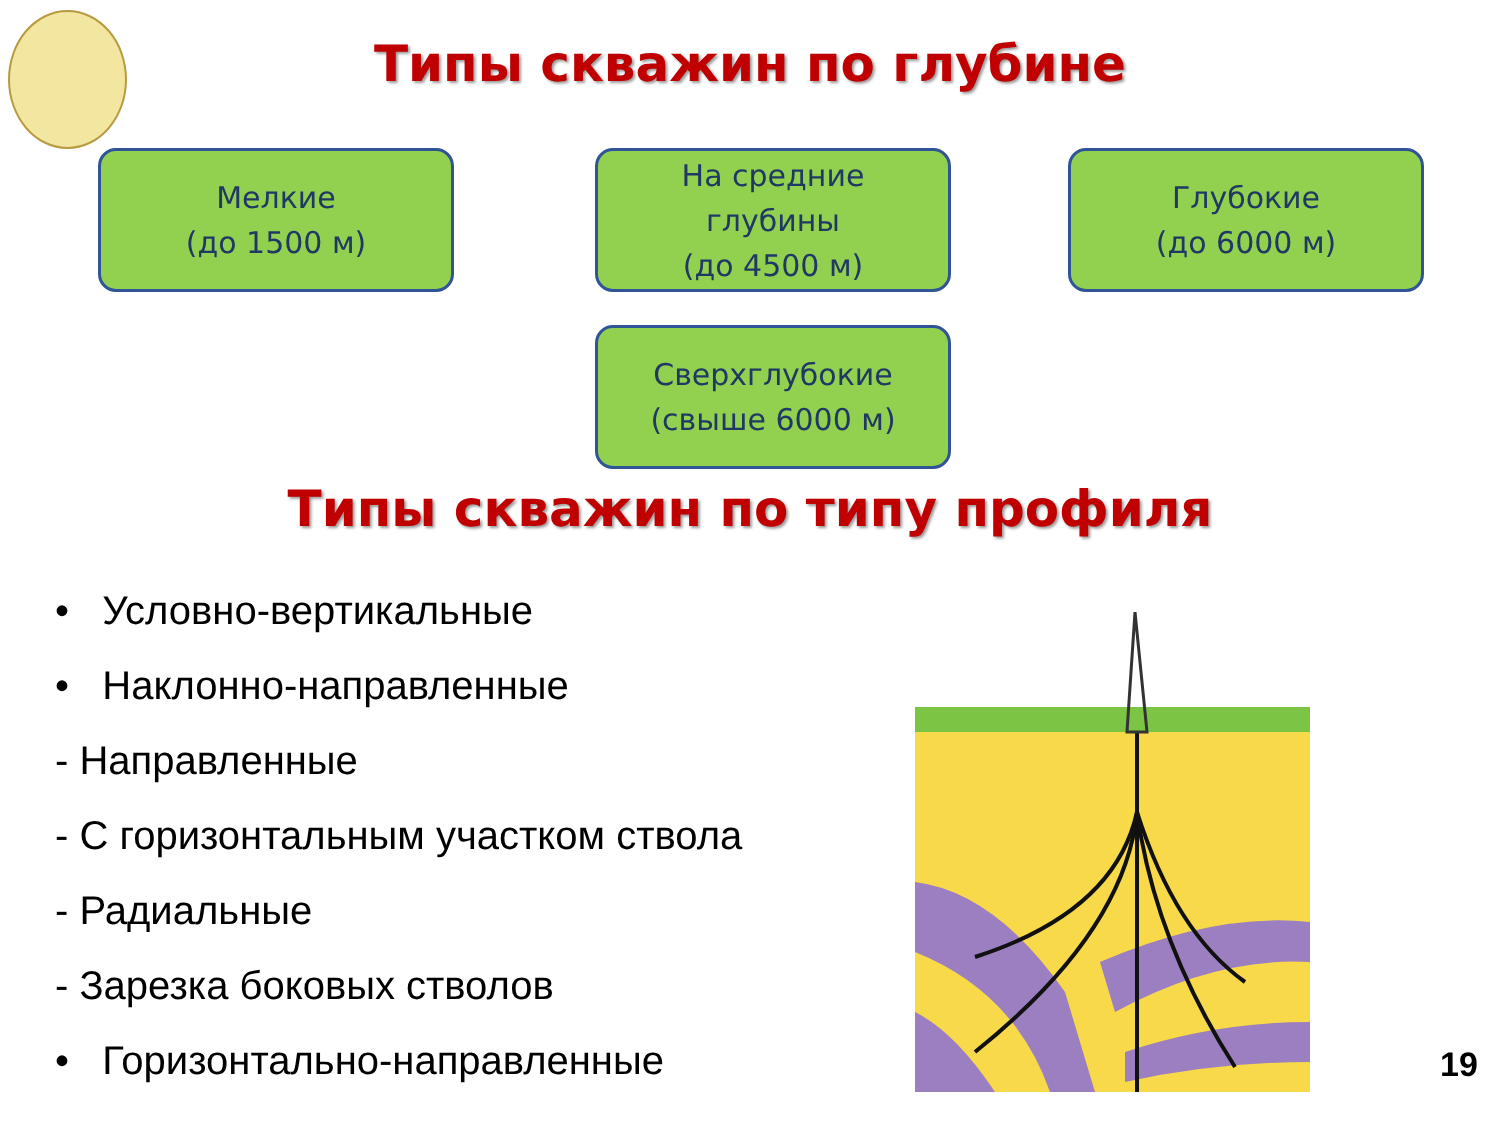Типы скважин по глубине
Мелкие
(до 1500 м)
На средние
глубины
(до 4500 м)
Глубокие
(до 6000 м)
Сверхглубокие
(свыше 6000 м)
Типы скважин по типу профиля
• Условно-вертикальные
• Наклонно-направленные
- Направленные
- С горизонтальным участком ствола
- Радиальные
- Зарезка боковых стволов
• Горизонтально-направленные
19